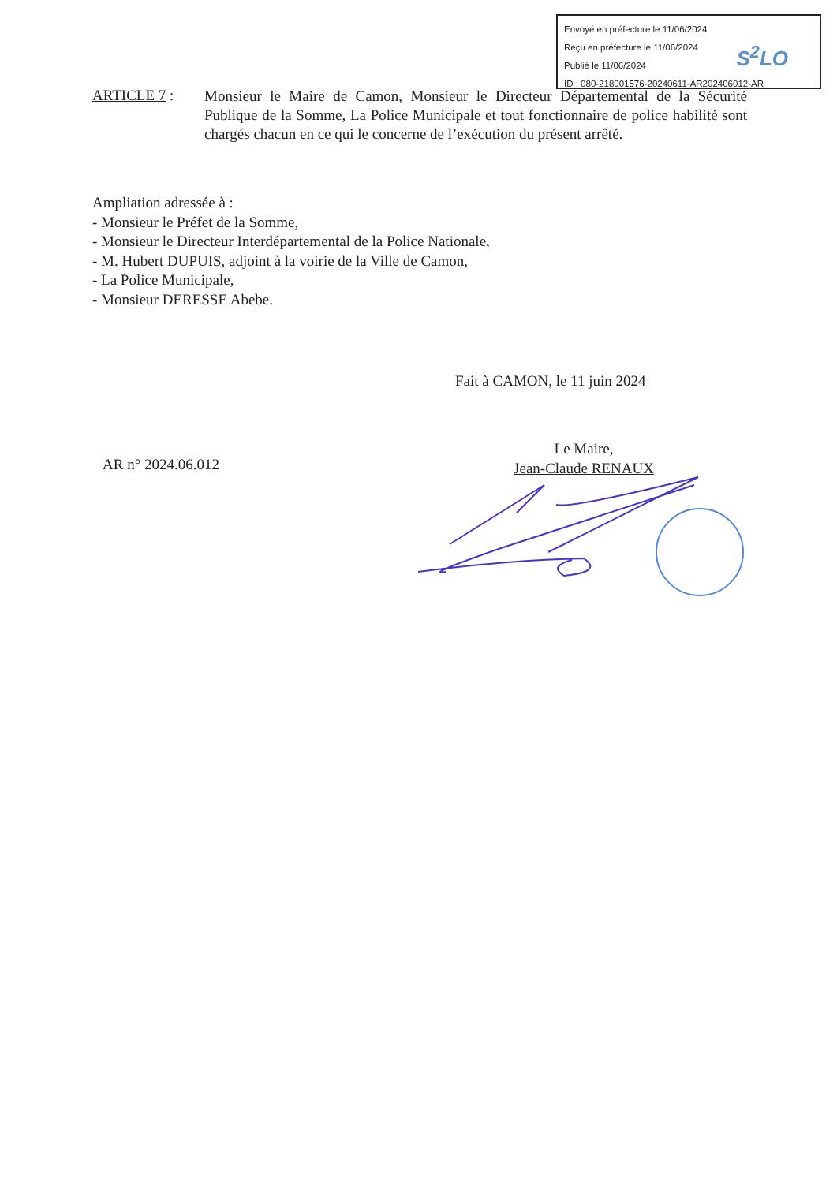Envoyé en préfecture le 11/06/2024
Reçu en préfecture le 11/06/2024
Publié le 11/06/2024
ID : 080-218001576-20240611-AR202406012-AR
S<sup>2</sup>LO
ARTICLE 7 :
Monsieur le Maire de Camon, Monsieur le Directeur Départemental de la Sécurité Publique de la Somme, La Police Municipale et tout fonctionnaire de police habilité sont chargés chacun en ce qui le concerne de l’exécution du présent arrêté.
Ampliation adressée à :
- Monsieur le Préfet de la Somme,
- Monsieur le Directeur Interdépartemental de la Police Nationale,
- M. Hubert DUPUIS, adjoint à la voirie de la Ville de Camon,
- La Police Municipale,
- Monsieur DERESSE Abebe.
Fait à CAMON, le 11 juin 2024
AR n° 2024.06.012
Le Maire,
Jean-Claude RENAUX